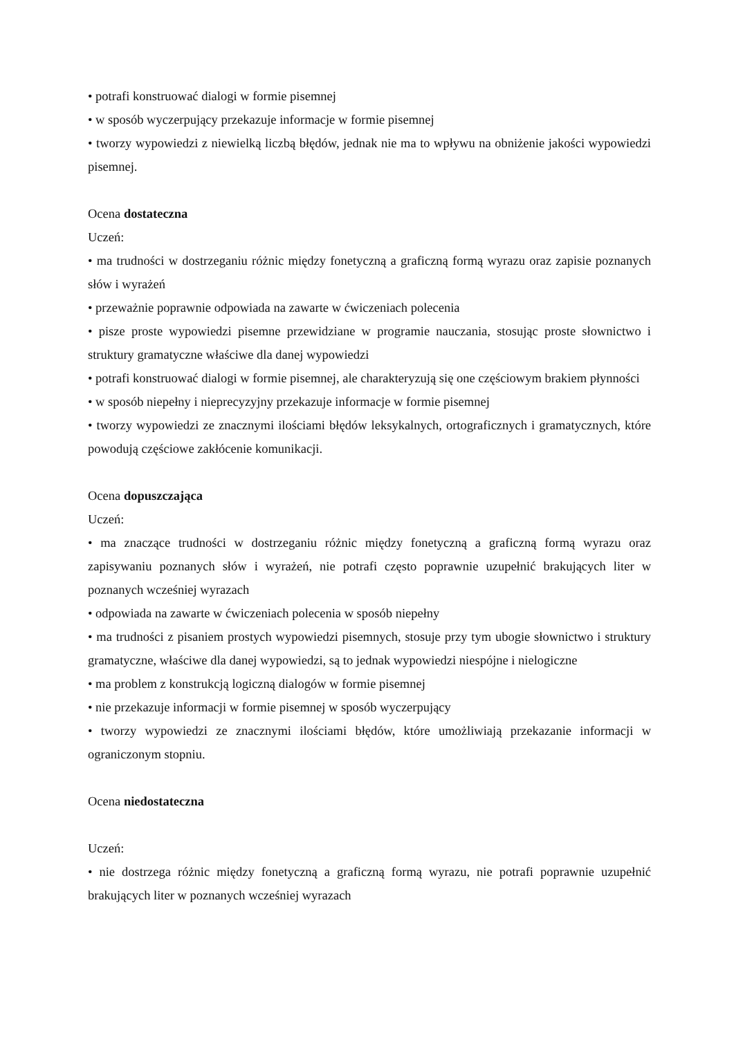• potrafi konstruować dialogi w formie pisemnej
• w sposób wyczerpujący przekazuje informacje w formie pisemnej
• tworzy wypowiedzi z niewielką liczbą błędów, jednak nie ma to wpływu na obniżenie jakości wypowiedzi pisemnej.
Ocena dostateczna
Uczeń:
• ma trudności w dostrzeganiu różnic między fonetyczną a graficzną formą wyrazu oraz zapisie poznanych słów i wyrażeń
• przeważnie poprawnie odpowiada na zawarte w ćwiczeniach polecenia
• pisze proste wypowiedzi pisemne przewidziane w programie nauczania, stosując proste słownictwo i struktury gramatyczne właściwe dla danej wypowiedzi
• potrafi konstruować dialogi w formie pisemnej, ale charakteryzują się one częściowym brakiem płynności
• w sposób niepełny i nieprecyzyjny przekazuje informacje w formie pisemnej
• tworzy wypowiedzi ze znacznymi ilościami błędów leksykalnych, ortograficznych i gramatycznych, które powodują częściowe zakłócenie komunikacji.
Ocena dopuszczająca
Uczeń:
• ma znaczące trudności w dostrzeganiu różnic między fonetyczną a graficzną formą wyrazu oraz zapisywaniu poznanych słów i wyrażeń, nie potrafi często poprawnie uzupełnić brakujących liter w poznanych wcześniej wyrazach
• odpowiada na zawarte w ćwiczeniach polecenia w sposób niepełny
• ma trudności z pisaniem prostych wypowiedzi pisemnych, stosuje przy tym ubogie słownictwo i struktury gramatyczne, właściwe dla danej wypowiedzi, są to jednak wypowiedzi niespójne i nielogiczne
• ma problem z konstrukcją logiczną dialogów w formie pisemnej
• nie przekazuje informacji w formie pisemnej w sposób wyczerpujący
• tworzy wypowiedzi ze znacznymi ilościami błędów, które umożliwiają przekazanie informacji w ograniczonym stopniu.
Ocena niedostateczna
Uczeń:
• nie dostrzega różnic między fonetyczną a graficzną formą wyrazu, nie potrafi poprawnie uzupełnić brakujących liter w poznanych wcześniej wyrazach